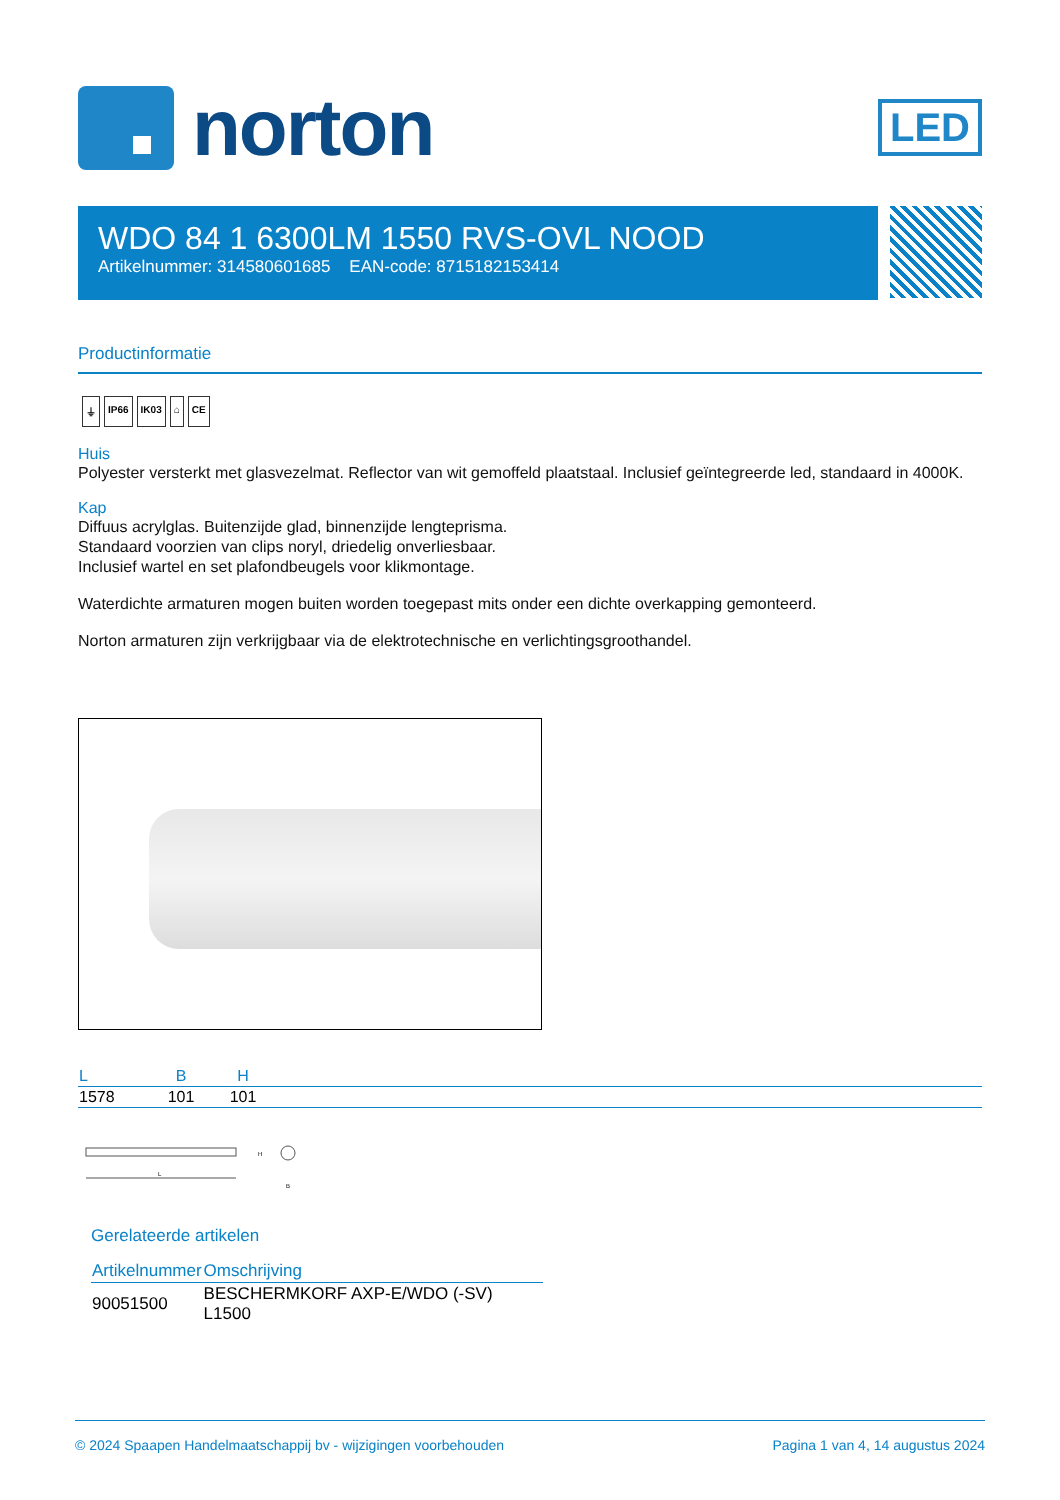norton
LED
WDO 84 1 6300LM 1550 RVS-OVL NOOD
Artikelnummer: 314580601685 EAN-code: 8715182153414
Productinformatie
⏚ IP66 IK03 ⌂ CE
Huis
Polyester versterkt met glasvezelmat. Reflector van wit gemoffeld plaatstaal. Inclusief geïntegreerde led, standaard in 4000K.
Kap
Diffuus acrylglas. Buitenzijde glad, binnenzijde lengteprisma.
Standaard voorzien van clips noryl, driedelig onverliesbaar.
Inclusief wartel en set plafondbeugels voor klikmontage.
Waterdichte armaturen mogen buiten worden toegepast mits onder een dichte overkapping gemonteerd.
Norton armaturen zijn verkrijgbaar via de elektrotechnische en verlichtingsgroothandel.
| L | B | H | |
| --- | --- | --- | --- |
| 1578 | 101 | 101 | |
L
H
B
Gerelateerde artikelen
| Artikelnummer | Omschrijving |
| --- | --- |
| 90051500 | BESCHERMKORF AXP-E/WDO (-SV) L1500 |
© 2024 Spaapen Handelmaatschappij bv - wijzigingen voorbehouden Pagina 1 van 4, 14 augustus 2024